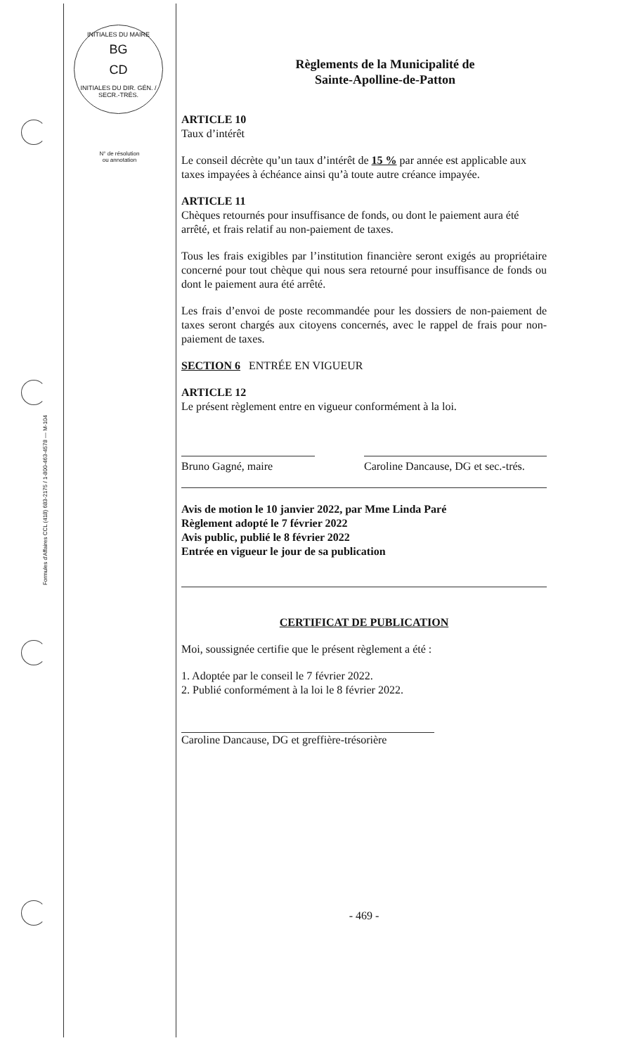INITIALES DU MAIRE
BG
CD
INITIALES DU DIR. GÉN. / SECR.-TRÉS.
N° de résolution
ou annotation
Formules d'Affaires CCL (418) 683-2175 / 1-800-463-4578 — M-104
Règlements de la Municipalité de
Sainte-Apolline-de-Patton
ARTICLE 10
Taux d’intérêt
Le conseil décrète qu’un taux d’intérêt de 15 % par année est applicable aux taxes impayées à échéance ainsi qu’à toute autre créance impayée.
ARTICLE 11
Chèques retournés pour insuffisance de fonds, ou dont le paiement aura été arrêté, et frais relatif au non-paiement de taxes.
Tous les frais exigibles par l’institution financière seront exigés au propriétaire concerné pour tout chèque qui nous sera retourné pour insuffisance de fonds ou dont le paiement aura été arrêté.
Les frais d’envoi de poste recommandée pour les dossiers de non-paiement de taxes seront chargés aux citoyens concernés, avec le rappel de frais pour non-paiement de taxes.
SECTION 6 ENTRÉE EN VIGUEUR
ARTICLE 12
Le présent règlement entre en vigueur conformément à la loi.
Bruno Gagné, maire Caroline Dancause, DG et sec.-trés.
Avis de motion le 10 janvier 2022, par Mme Linda Paré
Règlement adopté le 7 février 2022
Avis public, publié le 8 février 2022
Entrée en vigueur le jour de sa publication
CERTIFICAT DE PUBLICATION
Moi, soussignée certifie que le présent règlement a été :
1. Adoptée par le conseil le 7 février 2022.
2. Publié conformément à la loi le 8 février 2022.
Caroline Dancause, DG et greffière-trésorière
- 469 -